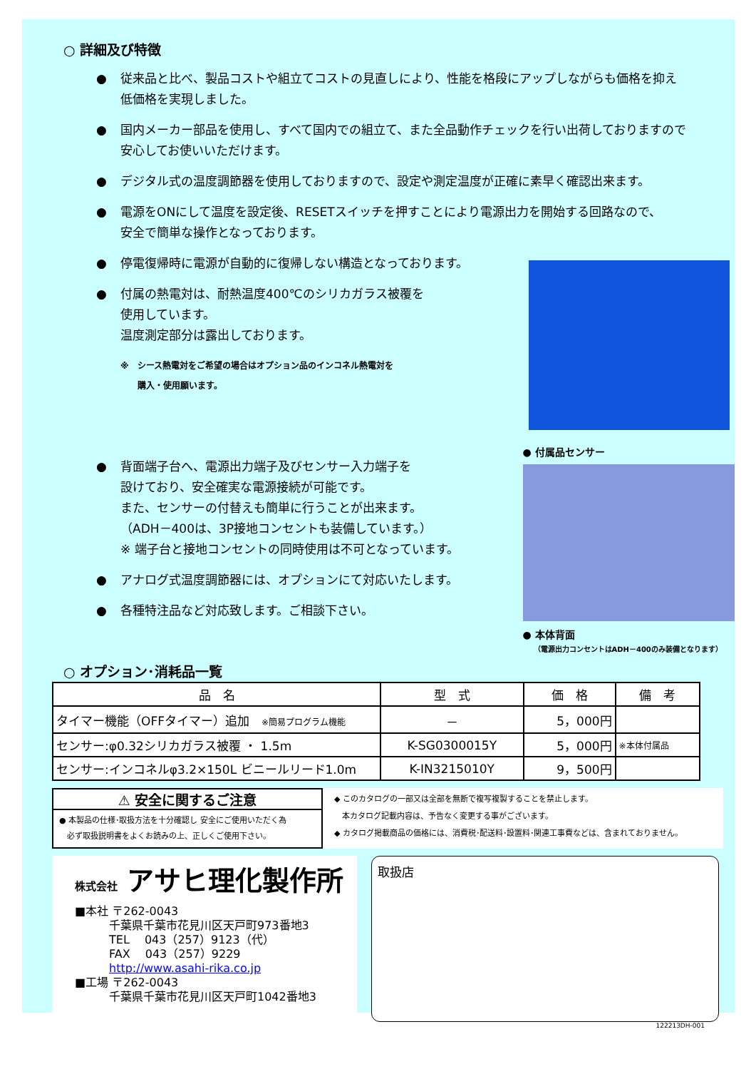○ 詳細及び特徴
● 従来品と比べ、製品コストや組立てコストの見直しにより、性能を格段にアップしながらも価格を抑え
低価格を実現しました。
● 国内メーカー部品を使用し、すべて国内での組立て、また全品動作チェックを行い出荷しておりますので
安心してお使いいただけます。
● デジタル式の温度調節器を使用しておりますので、設定や測定温度が正確に素早く確認出来ます。
● 電源をONにして温度を設定後、RESETスイッチを押すことにより電源出力を開始する回路なので、
安全で簡単な操作となっております。
● 停電復帰時に電源が自動的に復帰しない構造となっております。
● 付属の熱電対は、耐熱温度400℃のシリカガラス被覆を
使用しています。
温度測定部分は露出しております。
※　シース熱電対をご希望の場合はオプション品のインコネル熱電対を
　　購入・使用願います。
● 背面端子台へ、電源出力端子及びセンサー入力端子を
設けており、安全確実な電源接続が可能です。
また、センサーの付替えも簡単に行うことが出来ます。
（ADH－400は、3P接地コンセントも装備しています。）
※ 端子台と接地コンセントの同時使用は不可となっています。
● アナログ式温度調節器には、オプションにて対応いたします。
● 各種特注品など対応致します。ご相談下さい。
● 付属品センサー
● 本体背面
（電源出力コンセントはADH－400のみ装備となります）
○ オプション･消耗品一覧
| 品 名 | 型 式 | 価 格 | 備 考 |
| --- | --- | --- | --- |
| タイマー機能（OFFタイマー）追加 ※簡易プログラム機能 | － | 5，000円 | |
| センサー:φ0.32シリカガラス被覆 ・ 1.5m | K-SG0300015Y | 5，000円 | ※本体付属品 |
| センサー:インコネルφ3.2×150L ビニールリード1.0m | K-IN3215010Y | 9，500円 | |
⚠ 安全に関するご注意
● 本製品の仕様･取扱方法を十分確認し 安全にご使用いただく為
　必ず取扱説明書をよくお読みの上、正しくご使用下さい。
◆ このカタログの一部又は全部を無断で複写複製することを禁止します。
　本カタログ記載内容は、予告なく変更する事がございます。
◆ カタログ掲載商品の価格には、消費税･配送料･設置料･関連工事費などは、含まれておりません。
株式会社 アサヒ理化製作所
■本社 〒262-0043
　　　千葉県千葉市花見川区天戸町973番地3
　　　TEL　 043（257）9123（代）
　　　FAX　 043（257）9229
　　　http://www.asahi-rika.co.jp
■工場 〒262-0043
　　　千葉県千葉市花見川区天戸町1042番地3
取扱店
122213DH-001